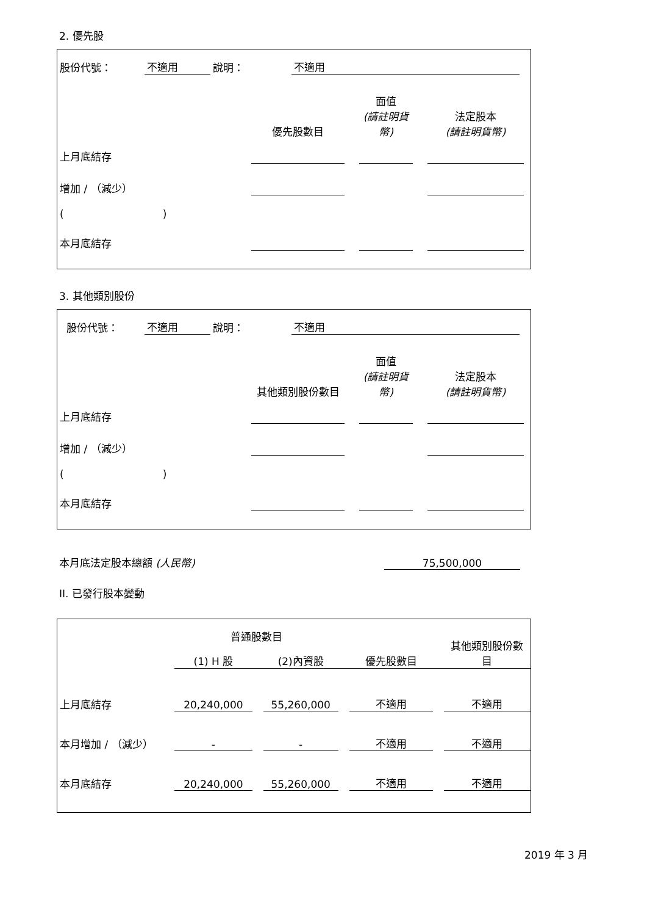2. 優先股
| 股份代號： | 不適用 | 說明： | 不適用 | |
| | 優先股數目 | | 面值 (請註明貨幣) | | 法定股本 (請註明貨幣) | |
| 上月底結存 | | | | | | |
| 增加 / （減少） | | | | | | |
| ( ) | | | | | | |
| 本月底結存 | | | | | | |
3. 其他類別股份
| 股份代號： | 不適用 | 說明： | 不適用 | |
| | 其他類別股份數目 | | 面值 (請註明貨幣) | | 法定股本 (請註明貨幣) | |
| 上月底結存 | | | | | | |
| 增加 / （減少） | | | | | | |
| ( ) | | | | | | |
| 本月底結存 | | | | | | |
| 本月底法定股本總額 (人民幣) | 75,500,000 |
II. 已發行股本變動
| | 普通股數目 | | | | | | 其他類別股份數目 |
| | (1) H 股 | | (2)內資股 | | 優先股數目 | | |
| 上月底結存 | 20,240,000 | | 55,260,000 | | 不適用 | | 不適用 |
| 本月增加 / （減少） | - | | - | | 不適用 | | 不適用 |
| 本月底結存 | 20,240,000 | | 55,260,000 | | 不適用 | | 不適用 |
2019 年 3 月